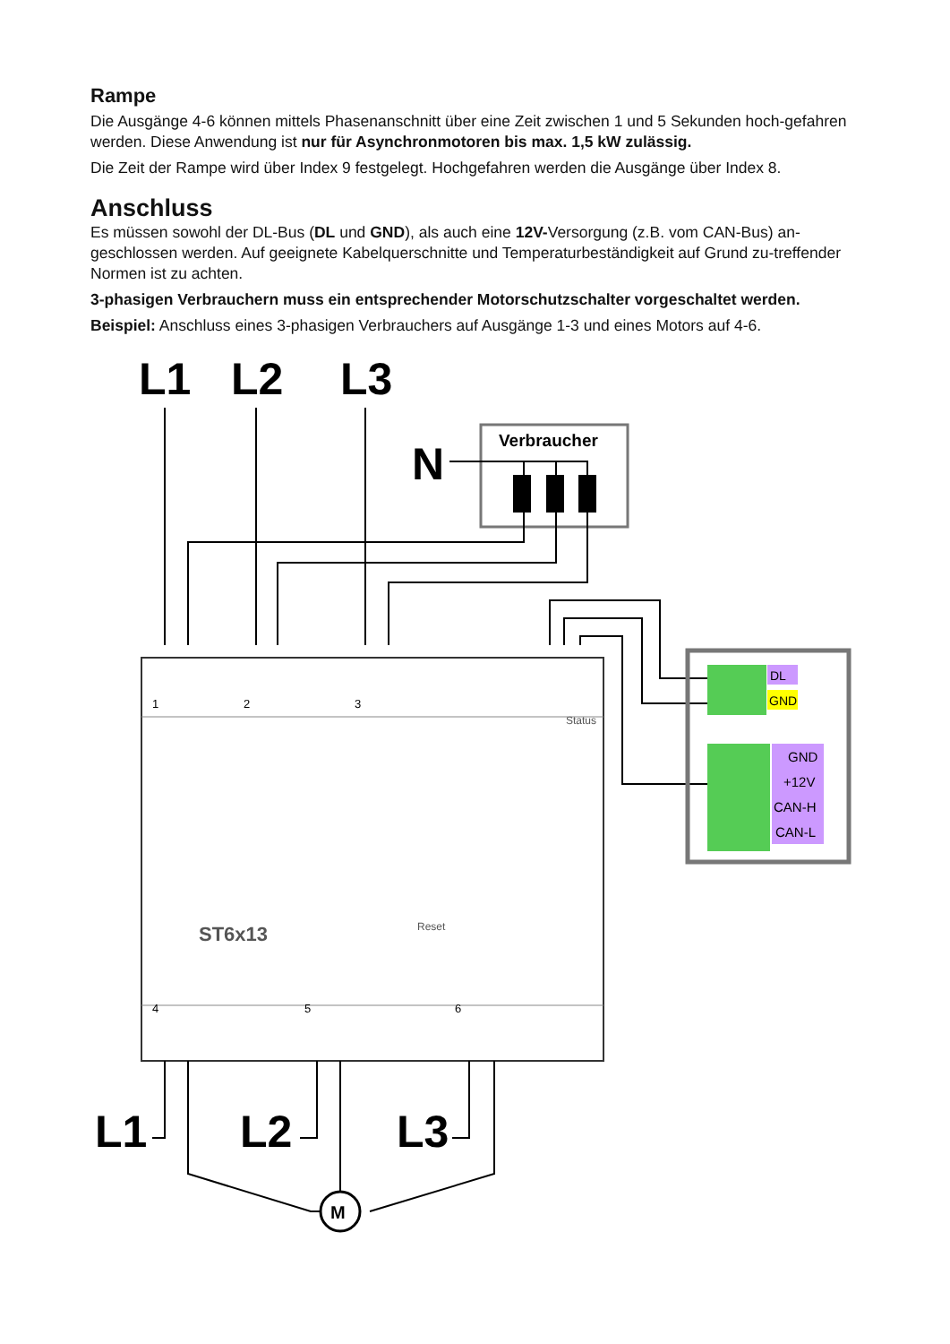Rampe
Die Ausgänge 4-6 können mittels Phasenanschnitt über eine Zeit zwischen 1 und 5 Sekunden hoch-gefahren werden. Diese Anwendung ist nur für Asynchronmotoren bis max. 1,5 kW zulässig.
Die Zeit der Rampe wird über Index 9 festgelegt. Hochgefahren werden die Ausgänge über Index 8.
Anschluss
Es müssen sowohl der DL-Bus (DL und GND), als auch eine 12V-Versorgung (z.B. vom CAN-Bus) an-geschlossen werden. Auf geeignete Kabelquerschnitte und Temperaturbeständigkeit auf Grund zu-treffender Normen ist zu achten.
3-phasigen Verbrauchern muss ein entsprechender Motorschutzschalter vorgeschaltet werden.
Beispiel: Anschluss eines 3-phasigen Verbrauchers auf Ausgänge 1-3 und eines Motors auf 4-6.
L1
L2
L3
L1
L2
L3
N
Verbraucher
ST6x13
Reset
Status
1
2
3
4
5
6
DL
GND
GND
+12V
CAN-H
CAN-L
M